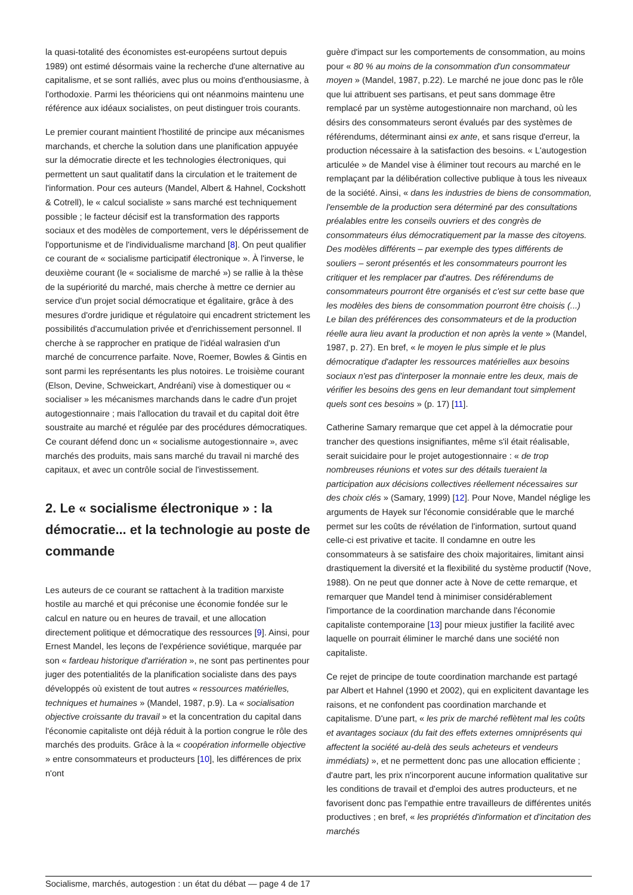la quasi-totalité des économistes est-européens surtout depuis 1989) ont estimé désormais vaine la recherche d'une alternative au capitalisme, et se sont ralliés, avec plus ou moins d'enthousiasme, à l'orthodoxie. Parmi les théoriciens qui ont néanmoins maintenu une référence aux idéaux socialistes, on peut distinguer trois courants.
Le premier courant maintient l'hostilité de principe aux mécanismes marchands, et cherche la solution dans une planification appuyée sur la démocratie directe et les technologies électroniques, qui permettent un saut qualitatif dans la circulation et le traitement de l'information. Pour ces auteurs (Mandel, Albert & Hahnel, Cockshott & Cotrell), le « calcul socialiste » sans marché est techniquement possible ; le facteur décisif est la transformation des rapports sociaux et des modèles de comportement, vers le dépérissement de l'opportunisme et de l'individualisme marchand [8]. On peut qualifier ce courant de « socialisme participatif électronique ». À l'inverse, le deuxième courant (le « socialisme de marché ») se rallie à la thèse de la supériorité du marché, mais cherche à mettre ce dernier au service d'un projet social démocratique et égalitaire, grâce à des mesures d'ordre juridique et régulatoire qui encadrent strictement les possibilités d'accumulation privée et d'enrichissement personnel. Il cherche à se rapprocher en pratique de l'idéal walrasien d'un marché de concurrence parfaite. Nove, Roemer, Bowles & Gintis en sont parmi les représentants les plus notoires. Le troisième courant (Elson, Devine, Schweickart, Andréani) vise à domestiquer ou « socialiser » les mécanismes marchands dans le cadre d'un projet autogestionnaire ; mais l'allocation du travail et du capital doit être soustraite au marché et régulée par des procédures démocratiques. Ce courant défend donc un « socialisme autogestionnaire », avec marchés des produits, mais sans marché du travail ni marché des capitaux, et avec un contrôle social de l'investissement.
2. Le « socialisme électronique » : la démocratie... et la technologie au poste de commande
Les auteurs de ce courant se rattachent à la tradition marxiste hostile au marché et qui préconise une économie fondée sur le calcul en nature ou en heures de travail, et une allocation directement politique et démocratique des ressources [9]. Ainsi, pour Ernest Mandel, les leçons de l'expérience soviétique, marquée par son « fardeau historique d'arriération », ne sont pas pertinentes pour juger des potentialités de la planification socialiste dans des pays développés où existent de tout autres « ressources matérielles, techniques et humaines » (Mandel, 1987, p.9). La « socialisation objective croissante du travail » et la concentration du capital dans l'économie capitaliste ont déjà réduit à la portion congrue le rôle des marchés des produits. Grâce à la « coopération informelle objective » entre consommateurs et producteurs [10], les différences de prix n'ont
guère d'impact sur les comportements de consommation, au moins pour « 80 % au moins de la consommation d'un consommateur moyen » (Mandel, 1987, p.22). Le marché ne joue donc pas le rôle que lui attribuent ses partisans, et peut sans dommage être remplacé par un système autogestionnaire non marchand, où les désirs des consommateurs seront évalués par des systèmes de référendums, déterminant ainsi ex ante, et sans risque d'erreur, la production nécessaire à la satisfaction des besoins. « L'autogestion articulée » de Mandel vise à éliminer tout recours au marché en le remplaçant par la délibération collective publique à tous les niveaux de la société. Ainsi, « dans les industries de biens de consommation, l'ensemble de la production sera déterminé par des consultations préalables entre les conseils ouvriers et des congrès de consommateurs élus démocratiquement par la masse des citoyens. Des modèles différents – par exemple des types différents de souliers – seront présentés et les consommateurs pourront les critiquer et les remplacer par d'autres. Des référendums de consommateurs pourront être organisés et c'est sur cette base que les modèles des biens de consommation pourront être choisis (...) Le bilan des préférences des consommateurs et de la production réelle aura lieu avant la production et non après la vente » (Mandel, 1987, p. 27). En bref, « le moyen le plus simple et le plus démocratique d'adapter les ressources matérielles aux besoins sociaux n'est pas d'interposer la monnaie entre les deux, mais de vérifier les besoins des gens en leur demandant tout simplement quels sont ces besoins » (p. 17) [11].
Catherine Samary remarque que cet appel à la démocratie pour trancher des questions insignifiantes, même s'il était réalisable, serait suicidaire pour le projet autogestionnaire : « de trop nombreuses réunions et votes sur des détails tueraient la participation aux décisions collectives réellement nécessaires sur des choix clés » (Samary, 1999) [12]. Pour Nove, Mandel néglige les arguments de Hayek sur l'économie considérable que le marché permet sur les coûts de révélation de l'information, surtout quand celle-ci est privative et tacite. Il condamne en outre les consommateurs à se satisfaire des choix majoritaires, limitant ainsi drastiquement la diversité et la flexibilité du système productif (Nove, 1988). On ne peut que donner acte à Nove de cette remarque, et remarquer que Mandel tend à minimiser considérablement l'importance de la coordination marchande dans l'économie capitaliste contemporaine [13] pour mieux justifier la facilité avec laquelle on pourrait éliminer le marché dans une société non capitaliste.
Ce rejet de principe de toute coordination marchande est partagé par Albert et Hahnel (1990 et 2002), qui en explicitent davantage les raisons, et ne confondent pas coordination marchande et capitalisme. D'une part, « les prix de marché reflètent mal les coûts et avantages sociaux (du fait des effets externes omniprésents qui affectent la société au-delà des seuls acheteurs et vendeurs immédiats) », et ne permettent donc pas une allocation efficiente ; d'autre part, les prix n'incorporent aucune information qualitative sur les conditions de travail et d'emploi des autres producteurs, et ne favorisent donc pas l'empathie entre travailleurs de différentes unités productives ; en bref, « les propriétés d'information et d'incitation des marchés
Socialisme, marchés, autogestion : un état du débat — page 4 de 17